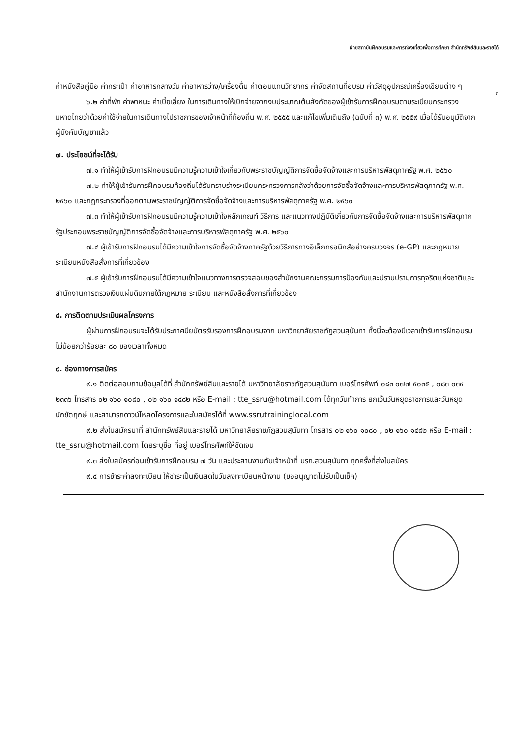ฝ่ายสถาบันฝึกอบรมและการท่องเที่ยวเพื่อการศึกษา สำนักทรัพย์สินและรายได้
๓
ค่าหนังสือคู่มือ ค่ากระเป๋า ค่าอาหารกลางวัน ค่าอาหารว่าง/เครื่องดื่ม ค่าตอบแทนวิทยากร ค่าจัดสถานที่อบรม ค่าวัสดุอุปกรณ์เครื่องเขียนต่าง ๆ
๖.๒ ค่าที่พัก ค่าพาหนะ ค่าเบี้ยเลี้ยง ในการเดินทางให้เบิกจ่ายจากงบประมาณต้นสังกัดของผู้เข้ารับการฝึกอบรมตามระเบียบกระทรวงมหาดไทยว่าด้วยค่าใช้จ่ายในการเดินทางไปราชการของเจ้าหน้าที่ท้องถิ่น พ.ศ. ๒๕๕๕ และแก้ไขเพิ่มเติมถึง (ฉบับที่ ๓) พ.ศ. ๒๕๕๙ เมื่อได้รับอนุมัติจากผู้บังคับบัญชาแล้ว
๗. ประโยชน์ที่จะได้รับ
๗.๑ ทำให้ผู้เข้ารับการฝึกอบรมมีความรู้ความเข้าใจเกี่ยวกับพระราชบัญญัติการจัดซื้อจัดจ้างและการบริหารพัสดุภาครัฐ พ.ศ. ๒๕๖๐
๗.๒ ทำให้ผู้เข้ารับการฝึกอบรมท้องถิ่นได้รับทราบร่างระเบียบกระทรวงการคลังว่าด้วยการจัดซื้อจัดจ้างและการบริหารพัสดุภาครัฐ พ.ศ. ๒๕๖๐ และกฎกระทรวงที่ออกตามพระราชบัญญัติการจัดซื้อจัดจ้างและการบริหารพัสดุภาครัฐ พ.ศ. ๒๕๖๐
๗.๓ ทำให้ผู้เข้ารับการฝึกอบรมมีความรู้ความเข้าใจหลักเกณฑ์ วิธีการ และแนวทางปฏิบัติเกี่ยวกับการจัดซื้อจัดจ้างและการบริหารพัสดุภาครัฐประกอบพระราชบัญญัติการจัดซื้อจัดจ้างและการบริหารพัสดุภาครัฐ พ.ศ. ๒๕๖๐
๗.๔ ผู้เข้ารับการฝึกอบรมได้มีความเข้าใจการจัดซื้อจัดจ้างภาครัฐด้วยวิธีการทางอิเล็กทรอนิกส์อย่างครบวงจร (e-GP) และกฎหมาย ระเบียบหนังสือสั่งการที่เกี่ยวข้อง
๗.๕ ผู้เข้ารับการฝึกอบรมได้มีความเข้าใจแนวทางการตรวจสอบของสำนักงานคณะกรรมการป้องกันและปราบปรามการทุจริตแห่งชาติและสำนักงานการตรวจเงินแผ่นดินภายใต้กฎหมาย ระเบียบ และหนังสือสั่งการที่เกี่ยวข้อง
๘. การติดตามประเมินผลโครงการ
ผู้ผ่านการฝึกอบรมจะได้รับประกาศนียบัตรรับรองการฝึกอบรมจาก มหาวิทยาลัยราชภัฏสวนสุนันทา ทั้งนี้จะต้องมีเวลาเข้ารับการฝึกอบรมไม่น้อยกว่าร้อยละ ๘๐ ของเวลาทั้งหมด
๙. ช่องทางการสมัคร
๙.๑ ติดต่อสอบถามข้อมูลได้ที่ สำนักทรัพย์สินและรายได้ มหาวิทยาลัยราชภัฏสวนสุนันทา เบอร์โทรศัพท์ ๐๘๓ ๐๗๗ ๕๐๓๕ , ๐๘๓ ๐๓๔ ๒๓๓๖ โทรสาร ๐๒ ๑๖๐ ๑๐๘๐ , ๐๒ ๑๖๐ ๑๔๘๒ หรือ E-mail : tte_ssru@hotmail.com ได้ทุกวันทำการ ยกเว้นวันหยุดราชการและวันหยุดนักขัตฤกษ์ และสามารถดาวน์โหลดโครงการและใบสมัครได้ที่ www.ssrutraininglocal.com
๙.๒ ส่งใบสมัครมาที่ สำนักทรัพย์สินและรายได้ มหาวิทยาลัยราชภัฏสวนสุนันทา โทรสาร ๐๒ ๑๖๐ ๑๐๘๐ , ๐๒ ๑๖๐ ๑๔๘๒ หรือ E-mail : tte_ssru@hotmail.com โดยระบุชื่อ ที่อยู่ เบอร์โทรศัพท์ให้ชัดเจน
๙.๓ ส่งใบสมัครก่อนเข้ารับการฝึกอบรม ๗ วัน และประสานงานกับเจ้าหน้าที่ มรภ.สวนสุนันทา ทุกครั้งที่ส่งใบสมัคร
๙.๔ การชำระค่าลงทะเบียน ให้ชำระเป็นเงินสดในวันลงทะเบียนหน้างาน (ขออนุญาตไม่รับเป็นเช็ค)